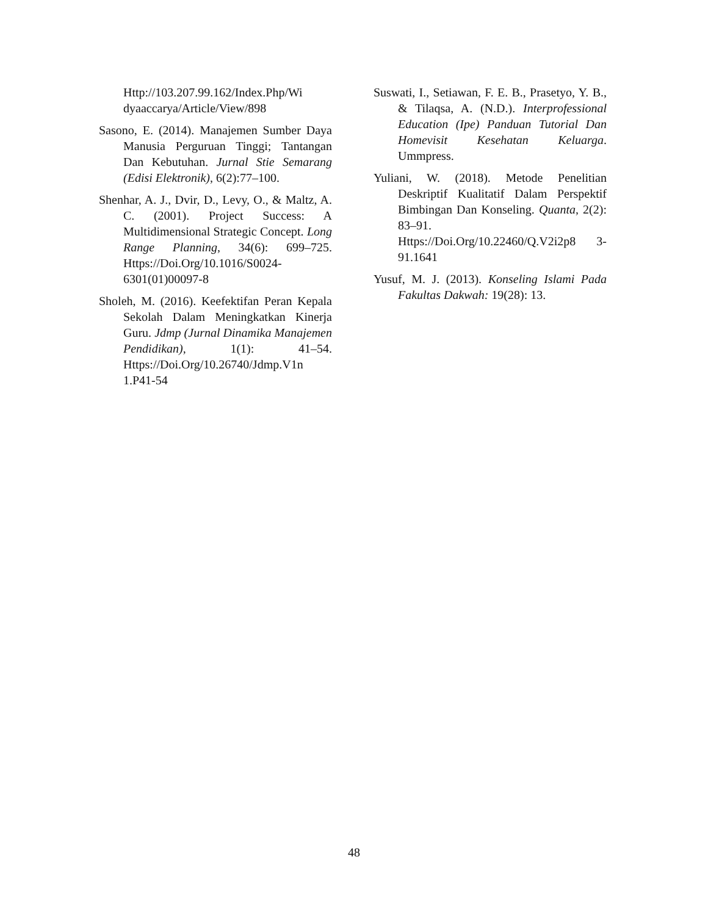Http://103.207.99.162/Index.Php/Wi dyaaccarya/Article/View/898
Sasono, E. (2014). Manajemen Sumber Daya Manusia Perguruan Tinggi; Tantangan Dan Kebutuhan. Jurnal Stie Semarang (Edisi Elektronik), 6(2):77–100.
Shenhar, A. J., Dvir, D., Levy, O., & Maltz, A. C. (2001). Project Success: A Multidimensional Strategic Concept. Long Range Planning, 34(6): 699–725. Https://Doi.Org/10.1016/S0024-6301(01)00097-8
Sholeh, M. (2016). Keefektifan Peran Kepala Sekolah Dalam Meningkatkan Kinerja Guru. Jdmp (Jurnal Dinamika Manajemen Pendidikan), 1(1): 41–54. Https://Doi.Org/10.26740/Jdmp.V1n 1.P41-54
Suswati, I., Setiawan, F. E. B., Prasetyo, Y. B., & Tilaqsa, A. (N.D.). Interprofessional Education (Ipe) Panduan Tutorial Dan Homevisit Kesehatan Keluarga. Ummpress.
Yuliani, W. (2018). Metode Penelitian Deskriptif Kualitatif Dalam Perspektif Bimbingan Dan Konseling. Quanta, 2(2): 83–91. Https://Doi.Org/10.22460/Q.V2i2p8 3-91.1641
Yusuf, M. J. (2013). Konseling Islami Pada Fakultas Dakwah: 19(28): 13.
48